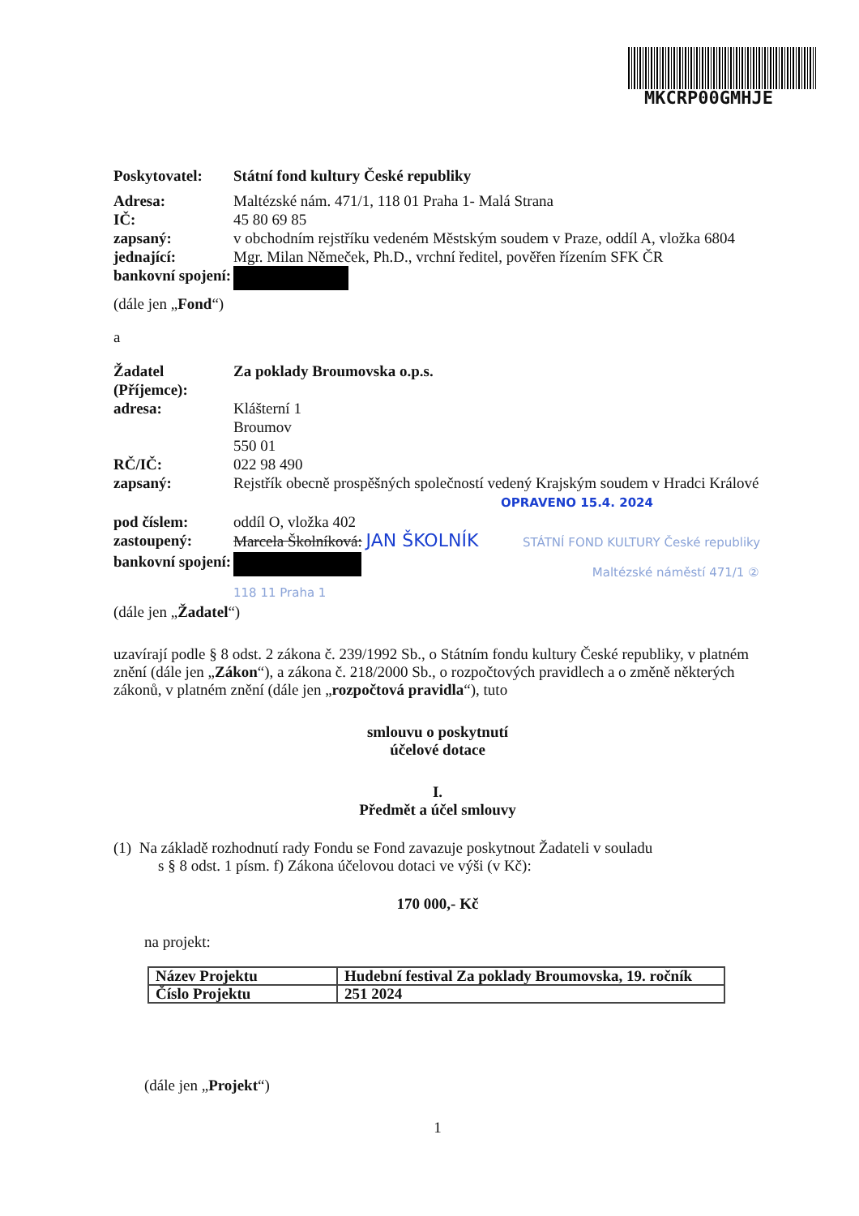MKCRP00GMHJE
| Poskytovatel: | Státní fond kultury České republiky |
| Adresa: | Maltézské nám. 471/1, 118 01 Praha 1- Malá Strana |
| IČ: | 45 80 69 85 |
| zapsaný: | v obchodním rejstříku vedeném Městským soudem v Praze, oddíl A, vložka 6804 |
| jednající: | Mgr. Milan Němeček, Ph.D., vrchní ředitel, pověřen řízením SFK ČR |
| bankovní spojení: | |
| (dále jen „ Fond “) | |
a
| Žadatel (Příjemce): | Za poklady Broumovska o.p.s. |
| adresa: | Klášterní 1 Broumov 550 01 |
| RČ/IČ: | 022 98 490 |
| zapsaný: | Rejstřík obecně prospěšných společností vedený Krajským soudem v Hradci Králové OPRAVENO 15.4. 2024 |
| pod číslem: | oddíl O, vložka 402 |
| zastoupený: | Marcela Školníková: JAN ŠKOLNÍK STÁTNÍ FOND KULTURY České republiky |
| bankovní spojení: | Maltézské náměstí 471/1 ② 118 11 Praha 1 |
| (dále jen „ Žadatel “) | |
uzavírají podle § 8 odst. 2 zákona č. 239/1992 Sb., o Státním fondu kultury České republiky, v platném znění (dále jen „Zákon“), a zákona č. 218/2000 Sb., o rozpočtových pravidlech a o změně některých zákonů, v platném znění (dále jen „rozpočtová pravidla“), tuto
smlouvu o poskytnutí
účelové dotace
I.
Předmět a účel smlouvy
(1) Na základě rozhodnutí rady Fondu se Fond zavazuje poskytnout Žadateli v souladu
s § 8 odst. 1 písm. f) Zákona účelovou dotaci ve výši (v Kč):
170 000,- Kč
na projekt:
| Název Projektu | Hudební festival Za poklady Broumovska, 19. ročník |
| Číslo Projektu | 251 2024 |
(dále jen „Projekt“)
1